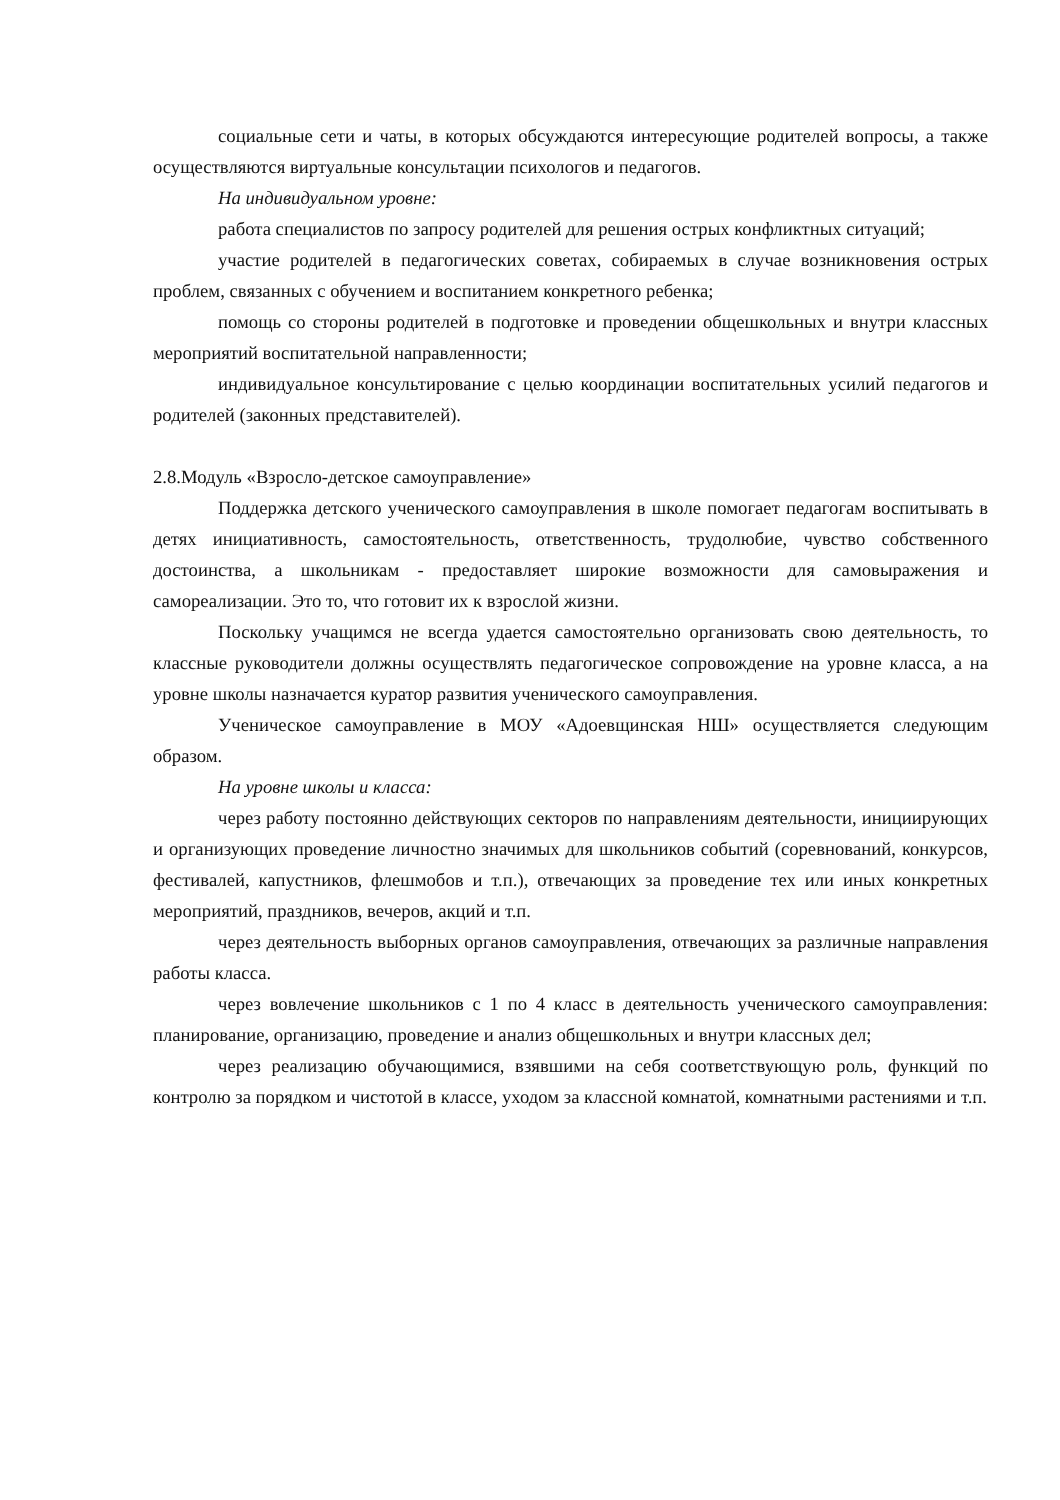социальные сети и чаты, в которых обсуждаются интересующие родителей вопросы, а также осуществляются виртуальные консультации психологов и педагогов.
На индивидуальном уровне:
работа специалистов по запросу родителей для решения острых конфликтных ситуаций;
участие родителей в педагогических советах, собираемых в случае возникновения острых проблем, связанных с обучением и воспитанием конкретного ребенка;
помощь со стороны родителей в подготовке и проведении общешкольных и внутри классных мероприятий воспитательной направленности;
индивидуальное консультирование с целью координации воспитательных усилий педагогов и родителей (законных представителей).
2.8.Модуль «Взросло-детское самоуправление»
Поддержка детского ученического самоуправления в школе помогает педагогам воспитывать в детях инициативность, самостоятельность, ответственность, трудолюбие, чувство собственного достоинства, а школьникам - предоставляет широкие возможности для самовыражения и самореализации. Это то, что готовит их к взрослой жизни.
Поскольку учащимся не всегда удается самостоятельно организовать свою деятельность, то классные руководители должны осуществлять педагогическое сопровождение на уровне класса, а на уровне школы назначается куратор развития ученического самоуправления.
Ученическое самоуправление в МОУ «Адоевщинская НШ» осуществляется следующим образом.
На уровне школы и класса:
через работу постоянно действующих секторов по направлениям деятельности, инициирующих и организующих проведение личностно значимых для школьников событий (соревнований, конкурсов, фестивалей, капустников, флешмобов и т.п.), отвечающих за проведение тех или иных конкретных мероприятий, праздников, вечеров, акций и т.п.
через деятельность выборных органов самоуправления, отвечающих за различные направления работы класса.
через вовлечение школьников с 1 по 4 класс в деятельность ученического самоуправления: планирование, организацию, проведение и анализ общешкольных и внутри классных дел;
через реализацию обучающимися, взявшими на себя соответствующую роль, функций по контролю за порядком и чистотой в классе, уходом за классной комнатой, комнатными растениями и т.п.